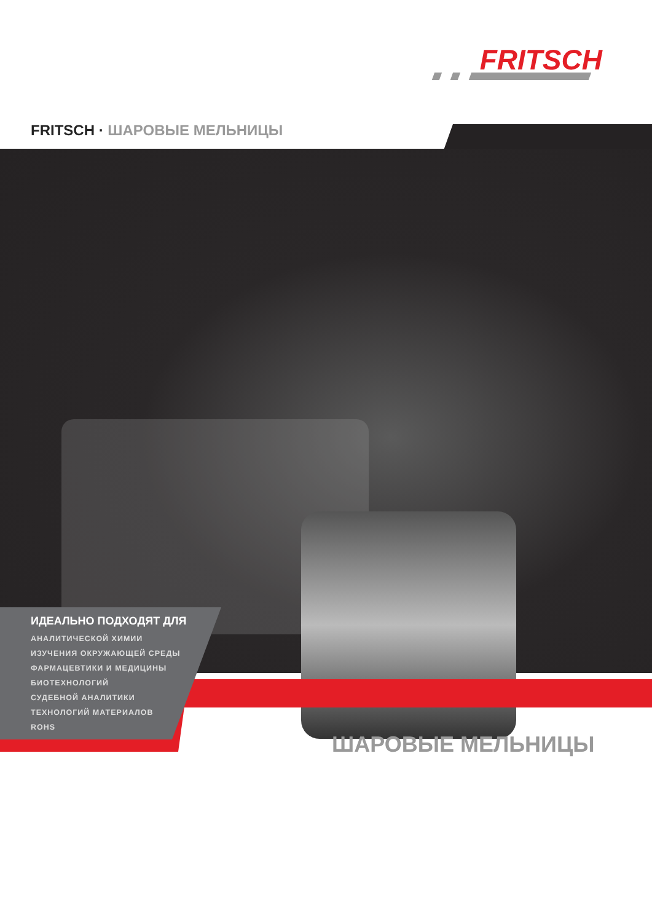FRITSCH
FRITSCH · ШАРОВЫЕ МЕЛЬНИЦЫ
ИДЕАЛЬНО ПОДХОДЯТ ДЛЯ
АНАЛИТИЧЕСКОЙ ХИМИИ
ИЗУЧЕНИЯ ОКРУЖАЮЩЕЙ СРЕДЫ
ФАРМАЦЕВТИКИ И МЕДИЦИНЫ
БИОТЕХНОЛОГИЙ
СУДЕБНОЙ АНАЛИТИКИ
ТЕХНОЛОГИЙ МАТЕРИАЛОВ
ROHS
ШАРОВЫЕ МЕЛЬНИЦЫ